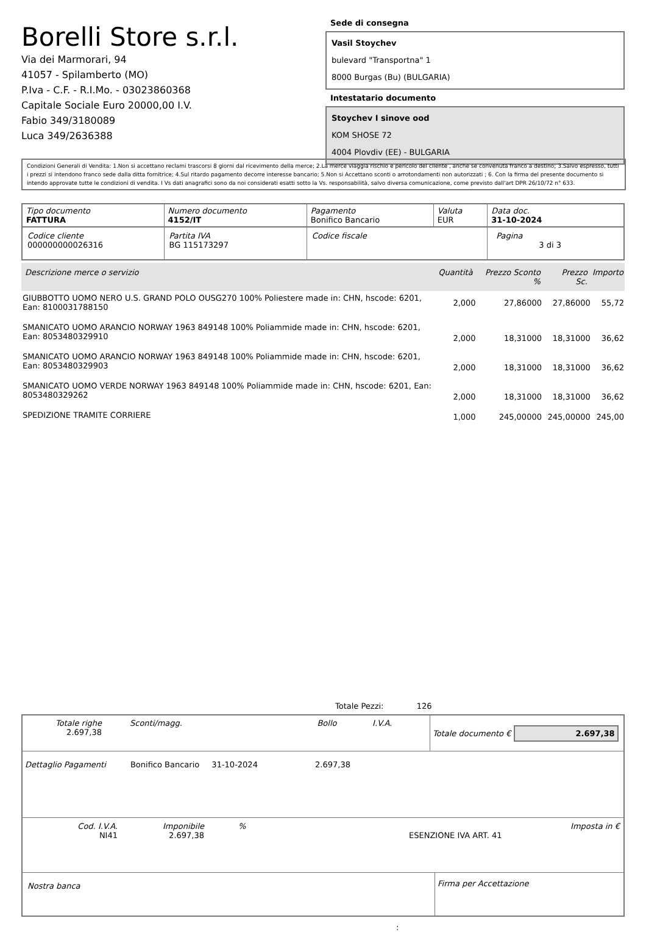Borelli Store s.r.l.
Via dei Marmorari, 94
41057 - Spilamberto (MO)
P.Iva - C.F. - R.I.Mo. - 03023860368
Capitale Sociale Euro 20000,00 I.V.
Fabio 349/3180089
Luca 349/2636388
Sede di consegna
Vasil Stoychev
bulevard "Transportna" 1
8000 Burgas (Bu) (BULGARIA)
Intestatario documento
Stoychev I sinove ood
KOM SHOSE 72
4004 Plovdiv (EE) - BULGARIA
Condizioni Generali di Vendita: 1.Non si accettano reclami trascorsi 8 giorni dal ricevimento della merce; 2.La merce viaggia rischio e pericolo del cliente , anche se convenuta franco a destino; 3.Salvo espresso, tutti i prezzi si intendono franco sede dalla ditta fornitrice; 4.Sul ritardo pagamento decorre interesse bancario; 5.Non si Accettano sconti o arrotondamenti non autorizzati ; 6. Con la firma del presente documento si intendo approvate tutte le condizioni di vendita. I Vs dati anagrafici sono da noi considerati esatti sotto la Vs. responsabilità, salvo diversa comunicazione, come previsto dall'art DPR 26/10/72 n° 633.
| Tipo documento FATTURA | Numero documento 4152/IT | Pagamento Bonifico Bancario | Valuta EUR | Data doc. 31-10-2024 |
| Codice cliente 000000000026316 | Partita IVA BG 115173297 | Codice fiscale | | Pagina 3 di 3 |
| Descrizione merce o servizio | Quantità | Prezzo Sconto % | | Prezzo Sc. | Importo |
| --- | --- | --- | --- | --- | --- |
| GIUBBOTTO UOMO NERO U.S. GRAND POLO OUSG270 100% Poliestere made in: CHN, hscode: 6201, Ean: 8100031788150 | 2,000 | 27,86000 | | 27,86000 | 55,72 |
| SMANICATO UOMO ARANCIO NORWAY 1963 849148 100% Poliammide made in: CHN, hscode: 6201, Ean: 8053480329910 | 2,000 | 18,31000 | | 18,31000 | 36,62 |
| SMANICATO UOMO ARANCIO NORWAY 1963 849148 100% Poliammide made in: CHN, hscode: 6201, Ean: 8053480329903 | 2,000 | 18,31000 | | 18,31000 | 36,62 |
| SMANICATO UOMO VERDE NORWAY 1963 849148 100% Poliammide made in: CHN, hscode: 6201, Ean: 8053480329262 | 2,000 | 18,31000 | | 18,31000 | 36,62 |
| SPEDIZIONE TRAMITE CORRIERE | 1,000 | 245,00000 | | 245,00000 | 245,00 |
Totale Pezzi: 126
| / Totale righe 2.697,38 / Sconti/magg. / Bollo / I.V.A. / | Totale documento € 2.697,38 |
Dettaglio Pagamenti Bonifico Bancario 31-10-2024 2.697,38
| Cod. I.V.A. NI41 | Imponibile 2.697,38 | % ESENZIONE IVA ART. 41 | Imposta in € |
| Nostra banca | Firma per Accettazione |
: